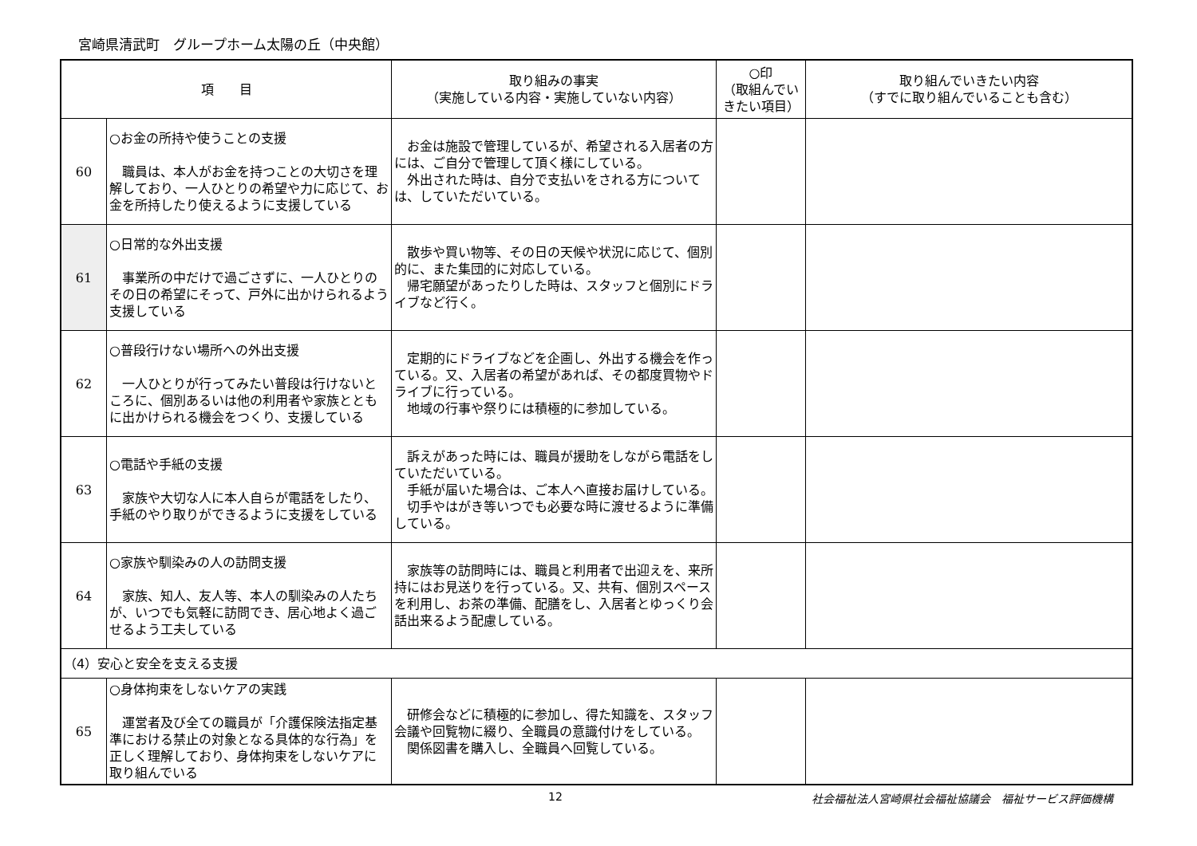宮崎県清武町　グループホーム太陽の丘（中央館）
| 項 目 | | 取り組みの事実 （実施している内容・実施していない内容） | ○印 （取組んでいきたい項目） | 取り組んでいきたい内容 （すでに取り組んでいることも含む） |
| --- | --- | --- | --- | --- |
| 60 | ○お金の所持や使うことの支援 職員は、本人がお金を持つことの大切さを理解しており、一人ひとりの希望や力に応じて、お金を所持したり使えるように支援している | お金は施設で管理しているが、希望される入居者の方には、ご自分で管理して頂く様にしている。 外出された時は、自分で支払いをされる方については、していただいている。 | | |
| 61 | ○日常的な外出支援 事業所の中だけで過ごさずに、一人ひとりのその日の希望にそって、戸外に出かけられるよう支援している | 散歩や買い物等、その日の天候や状況に応じて、個別的に、また集団的に対応している。 帰宅願望があったりした時は、スタッフと個別にドライブなど行く。 | | |
| 62 | ○普段行けない場所への外出支援 一人ひとりが行ってみたい普段は行けないところに、個別あるいは他の利用者や家族とともに出かけられる機会をつくり、支援している | 定期的にドライブなどを企画し、外出する機会を作っている。又、入居者の希望があれば、その都度買物やドライブに行っている。 地域の行事や祭りには積極的に参加している。 | | |
| 63 | ○電話や手紙の支援 家族や大切な人に本人自らが電話をしたり、手紙のやり取りができるように支援をしている | 訴えがあった時には、職員が援助をしながら電話をしていただいている。 手紙が届いた場合は、ご本人へ直接お届けしている。 切手やはがき等いつでも必要な時に渡せるように準備している。 | | |
| 64 | ○家族や馴染みの人の訪問支援 家族、知人、友人等、本人の馴染みの人たちが、いつでも気軽に訪問でき、居心地よく過ごせるよう工夫している | 家族等の訪問時には、職員と利用者で出迎えを、来所持にはお見送りを行っている。又、共有、個別スペースを利用し、お茶の準備、配膳をし、入居者とゆっくり会話出来るよう配慮している。 | | |
| （4）安心と安全を支える支援 | | | | |
| 65 | ○身体拘束をしないケアの実践 運営者及び全ての職員が「介護保険法指定基準における禁止の対象となる具体的な行為」を正しく理解しており、身体拘束をしないケアに取り組んでいる | 研修会などに積極的に参加し、得た知識を、スタッフ会議や回覧物に綴り、全職員の意識付けをしている。 関係図書を購入し、全職員へ回覧している。 | | |
12 社会福祉法人宮崎県社会福祉協議会　福祉サービス評価機構